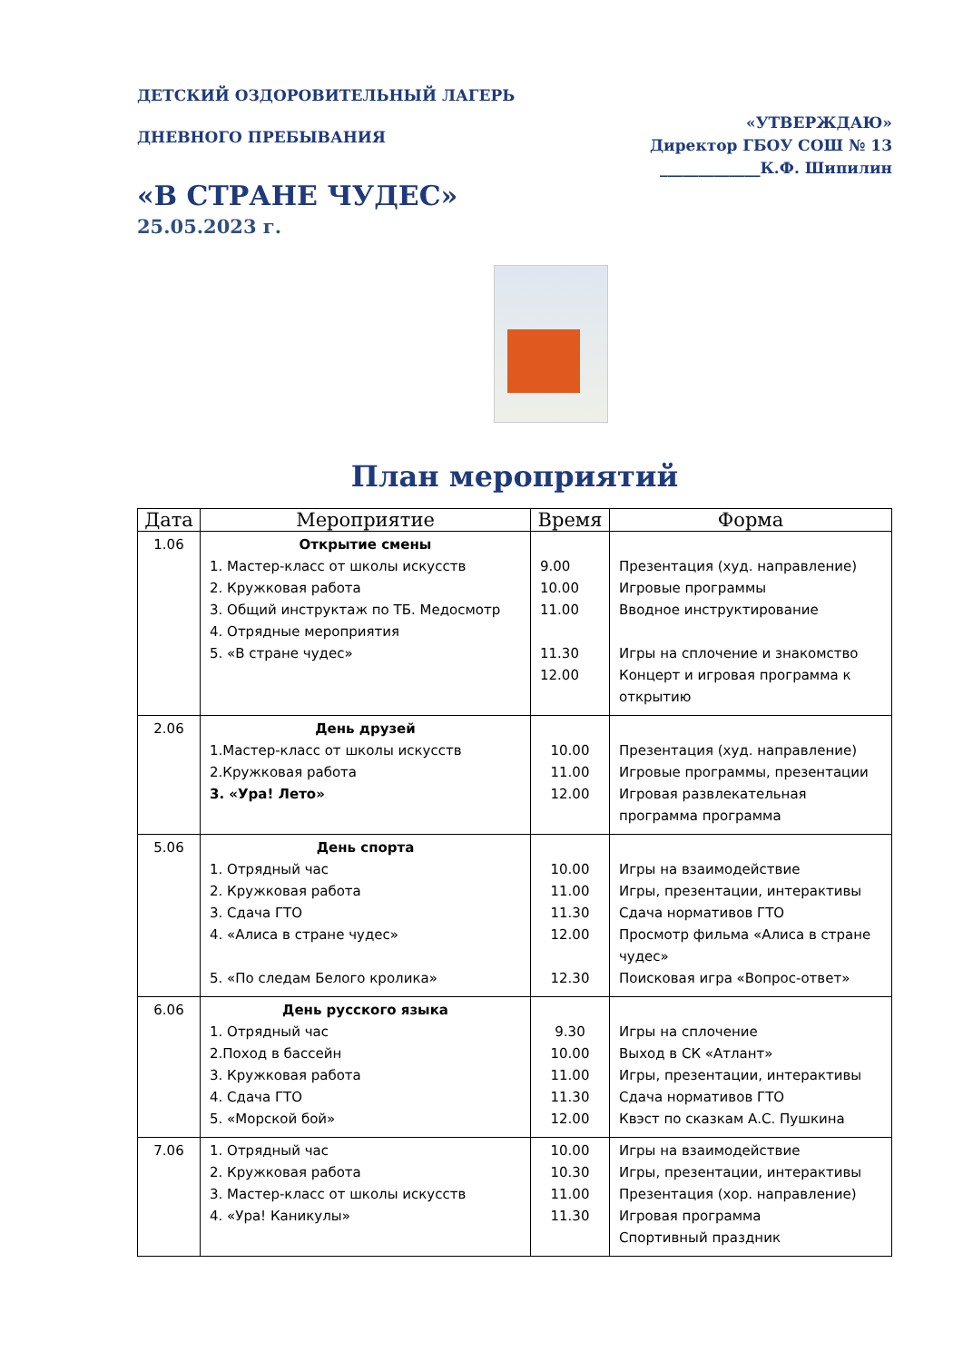ДЕТСКИЙ ОЗДОРОВИТЕЛЬНЫЙ ЛАГЕРЬ
ДНЕВНОГО ПРЕБЫВАНИЯ
«УТВЕРЖДАЮ»
Директор ГБОУ СОШ № 13
_____________К.Ф. Шипилин
«В СТРАНЕ ЧУДЕС»
25.05.2023 г.
План мероприятий
| Дата | Мероприятие | Время | Форма |
| --- | --- | --- | --- |
| 1.06 | Открытие смены 1. Мастер-класс от школы искусств 2. Кружковая работа 3. Общий инструктаж по ТБ. Медосмотр 4. Отрядные мероприятия 5. «В стране чудес» | 9.00 10.00 11.00 11.30 12.00 | Презентация (худ. направление) Игровые программы Вводное инструктирование Игры на сплочение и знакомство Концерт и игровая программа к открытию |
| 2.06 | День друзей 1.Мастер-класс от школы искусств 2.Кружковая работа 3. «Ура! Лето» | 10.00 11.00 12.00 | Презентация (худ. направление) Игровые программы, презентации Игровая развлекательная программа программа |
| 5.06 | День спорта 1. Отрядный час 2. Кружковая работа 3. Сдача ГТО 4. «Алиса в стране чудес» 5. «По следам Белого кролика» | 10.00 11.00 11.30 12.00 12.30 | Игры на взаимодействие Игры, презентации, интерактивы Сдача нормативов ГТО Просмотр фильма «Алиса в стране чудес» Поисковая игра «Вопрос-ответ» |
| 6.06 | День русского языка 1. Отрядный час 2.Поход в бассейн 3. Кружковая работа 4. Сдача ГТО 5. «Морской бой» | 9.30 10.00 11.00 11.30 12.00 | Игры на сплочение Выход в СК «Атлант» Игры, презентации, интерактивы Сдача нормативов ГТО Квэст по сказкам А.С. Пушкина |
| 7.06 | 1. Отрядный час 2. Кружковая работа 3. Мастер-класс от школы искусств 4. «Ура! Каникулы» | 10.00 10.30 11.00 11.30 | Игры на взаимодействие Игры, презентации, интерактивы Презентация (хор. направление) Игровая программа Спортивный праздник |